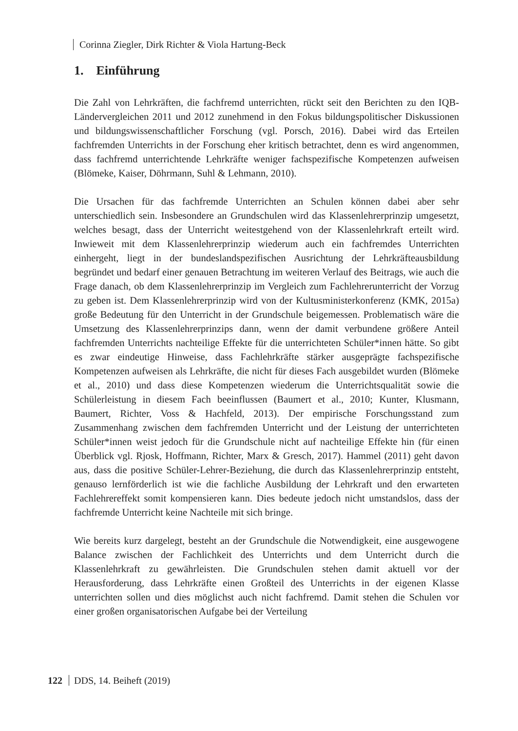Corinna Ziegler, Dirk Richter & Viola Hartung-Beck
1. Einführung
Die Zahl von Lehrkräften, die fachfremd unterrichten, rückt seit den Berichten zu den IQB-Ländervergleichen 2011 und 2012 zunehmend in den Fokus bildungspolitischer Diskussionen und bildungswissenschaftlicher Forschung (vgl. Porsch, 2016). Dabei wird das Erteilen fachfremden Unterrichts in der Forschung eher kritisch betrachtet, denn es wird angenommen, dass fachfremd unterrichtende Lehrkräfte weniger fachspezifische Kompetenzen aufweisen (Blömeke, Kaiser, Döhrmann, Suhl & Lehmann, 2010).
Die Ursachen für das fachfremde Unterrichten an Schulen können dabei aber sehr unterschiedlich sein. Insbesondere an Grundschulen wird das Klassenlehrerprinzip umgesetzt, welches besagt, dass der Unterricht weitestgehend von der Klassenlehrkraft erteilt wird. Inwieweit mit dem Klassenlehrerprinzip wiederum auch ein fachfremdes Unterrichten einhergeht, liegt in der bundeslandspezifischen Ausrichtung der Lehrkräfteausbildung begründet und bedarf einer genauen Betrachtung im weiteren Verlauf des Beitrags, wie auch die Frage danach, ob dem Klassenlehrerprinzip im Vergleich zum Fachlehrerunterricht der Vorzug zu geben ist. Dem Klassenlehrerprinzip wird von der Kultusministerkonferenz (KMK, 2015a) große Bedeutung für den Unterricht in der Grundschule beigemessen. Problematisch wäre die Umsetzung des Klassenlehrerprinzips dann, wenn der damit verbundene größere Anteil fachfremden Unterrichts nachteilige Effekte für die unterrichteten Schüler*innen hätte. So gibt es zwar eindeutige Hinweise, dass Fachlehrkräfte stärker ausgeprägte fachspezifische Kompetenzen aufweisen als Lehrkräfte, die nicht für dieses Fach ausgebildet wurden (Blömeke et al., 2010) und dass diese Kompetenzen wiederum die Unterrichtsqualität sowie die Schülerleistung in diesem Fach beeinflussen (Baumert et al., 2010; Kunter, Klusmann, Baumert, Richter, Voss & Hachfeld, 2013). Der empirische Forschungsstand zum Zusammenhang zwischen dem fachfremden Unterricht und der Leistung der unterrichteten Schüler*innen weist jedoch für die Grundschule nicht auf nachteilige Effekte hin (für einen Überblick vgl. Rjosk, Hoffmann, Richter, Marx & Gresch, 2017). Hammel (2011) geht davon aus, dass die positive Schüler-Lehrer-Beziehung, die durch das Klassenlehrerprinzip entsteht, genauso lernförderlich ist wie die fachliche Ausbildung der Lehrkraft und den erwarteten Fachlehrereffekt somit kompensieren kann. Dies bedeute jedoch nicht umstandslos, dass der fachfremde Unterricht keine Nachteile mit sich bringe.
Wie bereits kurz dargelegt, besteht an der Grundschule die Notwendigkeit, eine ausgewogene Balance zwischen der Fachlichkeit des Unterrichts und dem Unterricht durch die Klassenlehrkraft zu gewährleisten. Die Grundschulen stehen damit aktuell vor der Herausforderung, dass Lehrkräfte einen Großteil des Unterrichts in der eigenen Klasse unterrichten sollen und dies möglichst auch nicht fachfremd. Damit stehen die Schulen vor einer großen organisatorischen Aufgabe bei der Verteilung
122 DDS, 14. Beiheft (2019)